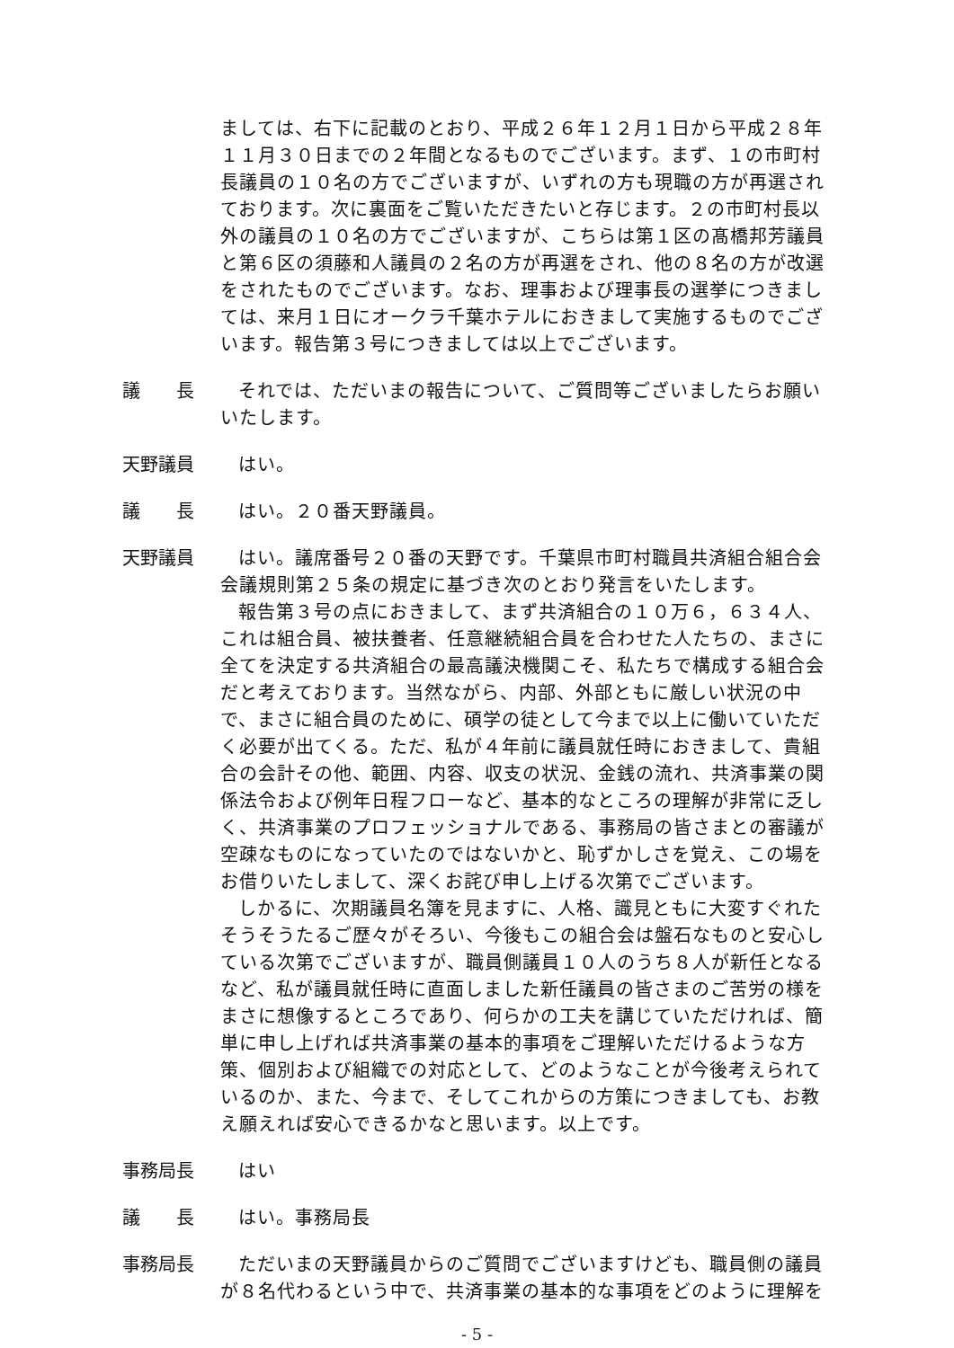ましては、右下に記載のとおり、平成２６年１２月１日から平成２８年１１月３０日までの２年間となるものでございます。まず、１の市町村長議員の１０名の方でございますが、いずれの方も現職の方が再選されております。次に裏面をご覧いただきたいと存じます。２の市町村長以外の議員の１０名の方でございますが、こちらは第１区の髙橋邦芳議員と第６区の須藤和人議員の２名の方が再選をされ、他の８名の方が改選をされたものでございます。なお、理事および理事長の選挙につきましては、来月１日にオークラ千葉ホテルにおきまして実施するものでございます。報告第３号につきましては以上でございます。
議　　長 それでは、ただいまの報告について、ご質問等ございましたらお願いいたします。
天野議員 はい。
議　　長 はい。２０番天野議員。
天野議員 はい。議席番号２０番の天野です。千葉県市町村職員共済組合組合会会議規則第２５条の規定に基づき次のとおり発言をいたします。
報告第３号の点におきまして、まず共済組合の１０万６，６３４人、これは組合員、被扶養者、任意継続組合員を合わせた人たちの、まさに全てを決定する共済組合の最高議決機関こそ、私たちで構成する組合会だと考えております。当然ながら、内部、外部ともに厳しい状況の中で、まさに組合員のために、碩学の徒として今まで以上に働いていただく必要が出てくる。ただ、私が４年前に議員就任時におきまして、貴組合の会計その他、範囲、内容、収支の状況、金銭の流れ、共済事業の関係法令および例年日程フローなど、基本的なところの理解が非常に乏しく、共済事業のプロフェッショナルである、事務局の皆さまとの審議が空疎なものになっていたのではないかと、恥ずかしさを覚え、この場をお借りいたしまして、深くお詫び申し上げる次第でございます。
しかるに、次期議員名簿を見ますに、人格、識見ともに大変すぐれたそうそうたるご歴々がそろい、今後もこの組合会は盤石なものと安心している次第でございますが、職員側議員１０人のうち８人が新任となるなど、私が議員就任時に直面しました新任議員の皆さまのご苦労の様をまさに想像するところであり、何らかの工夫を講じていただければ、簡単に申し上げれば共済事業の基本的事項をご理解いただけるような方策、個別および組織での対応として、どのようなことが今後考えられているのか、また、今まで、そしてこれからの方策につきましても、お教え願えれば安心できるかなと思います。以上です。
事務局長 はい
議　　長 はい。事務局長
事務局長 ただいまの天野議員からのご質問でございますけども、職員側の議員が８名代わるという中で、共済事業の基本的な事項をどのように理解を
- 5 -